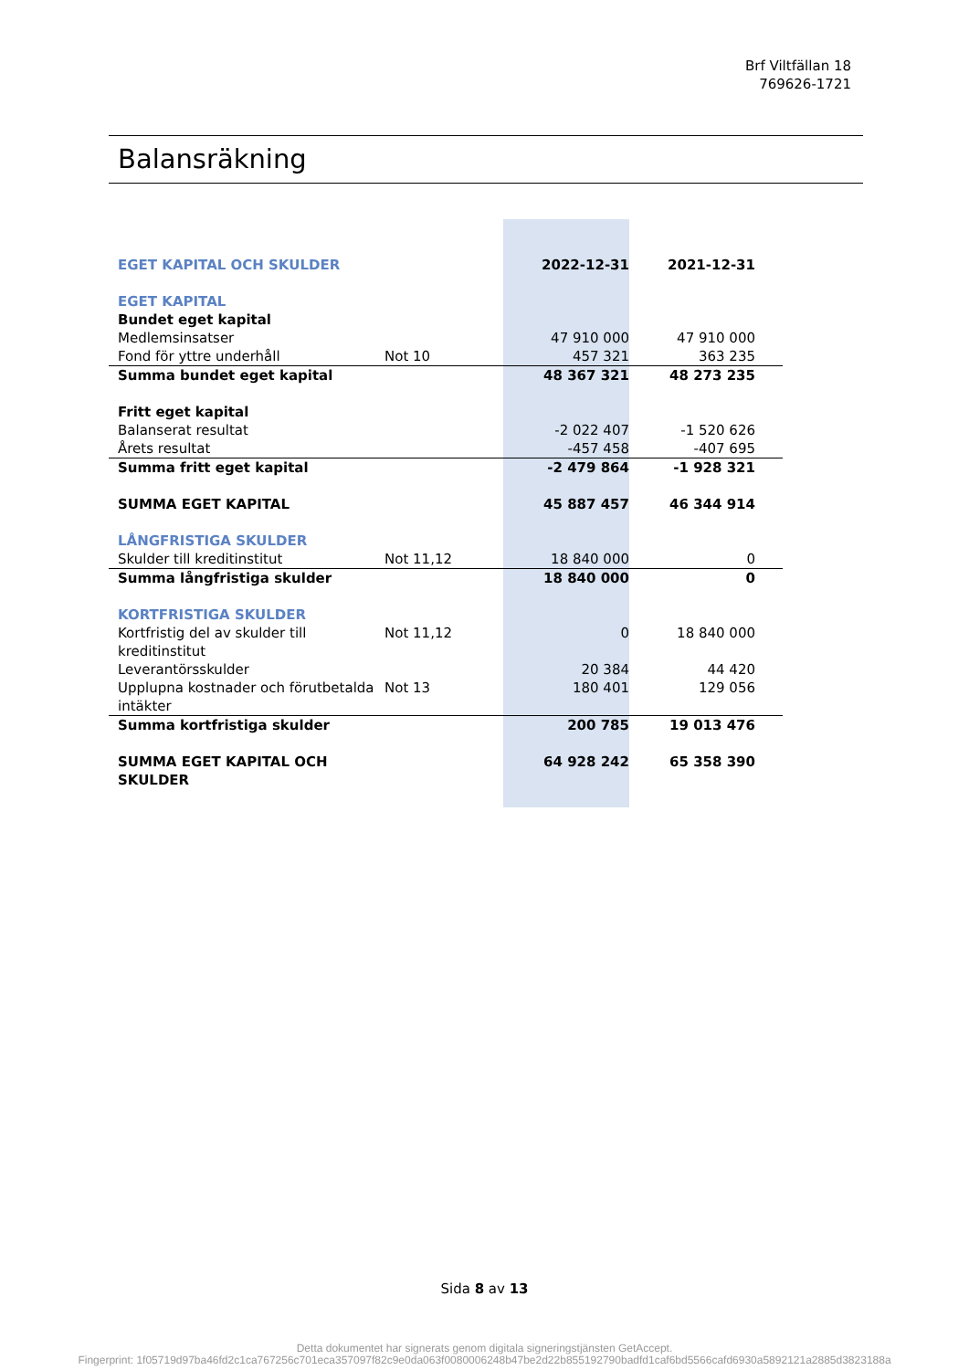Brf Viltfällan 18
769626-1721
Balansräkning
| EGET KAPITAL OCH SKULDER | | 2022-12-31 | 2021-12-31 | |
| EGET KAPITAL | | | | |
| Bundet eget kapital | | | | |
| Medlemsinsatser | | 47 910 000 | 47 910 000 | |
| Fond för yttre underhåll | Not 10 | 457 321 | 363 235 | |
| Summa bundet eget kapital | | 48 367 321 | 48 273 235 | |
| Fritt eget kapital | | | | |
| Balanserat resultat | | -2 022 407 | -1 520 626 | |
| Årets resultat | | -457 458 | -407 695 | |
| Summa fritt eget kapital | | -2 479 864 | -1 928 321 | |
| SUMMA EGET KAPITAL | | 45 887 457 | 46 344 914 | |
| LÅNGFRISTIGA SKULDER | | | | |
| Skulder till kreditinstitut | Not 11,12 | 18 840 000 | 0 | |
| Summa långfristiga skulder | | 18 840 000 | 0 | |
| KORTFRISTIGA SKULDER | | | | |
| Kortfristig del av skulder till kreditinstitut | Not 11,12 | 0 | 18 840 000 | |
| Leverantörsskulder | | 20 384 | 44 420 | |
| Upplupna kostnader och förutbetalda intäkter | Not 13 | 180 401 | 129 056 | |
| Summa kortfristiga skulder | | 200 785 | 19 013 476 | |
| SUMMA EGET KAPITAL OCH SKULDER | | 64 928 242 | 65 358 390 | |
Sida 8 av 13
Detta dokumentet har signerats genom digitala signeringstjänsten GetAccept.
Fingerprint: 1f05719d97ba46fd2c1ca767256c701eca357097f82c9e0da063f0080006248b47be2d22b855192790badfd1caf6bd5566cafd6930a5892121a2885d3823188a